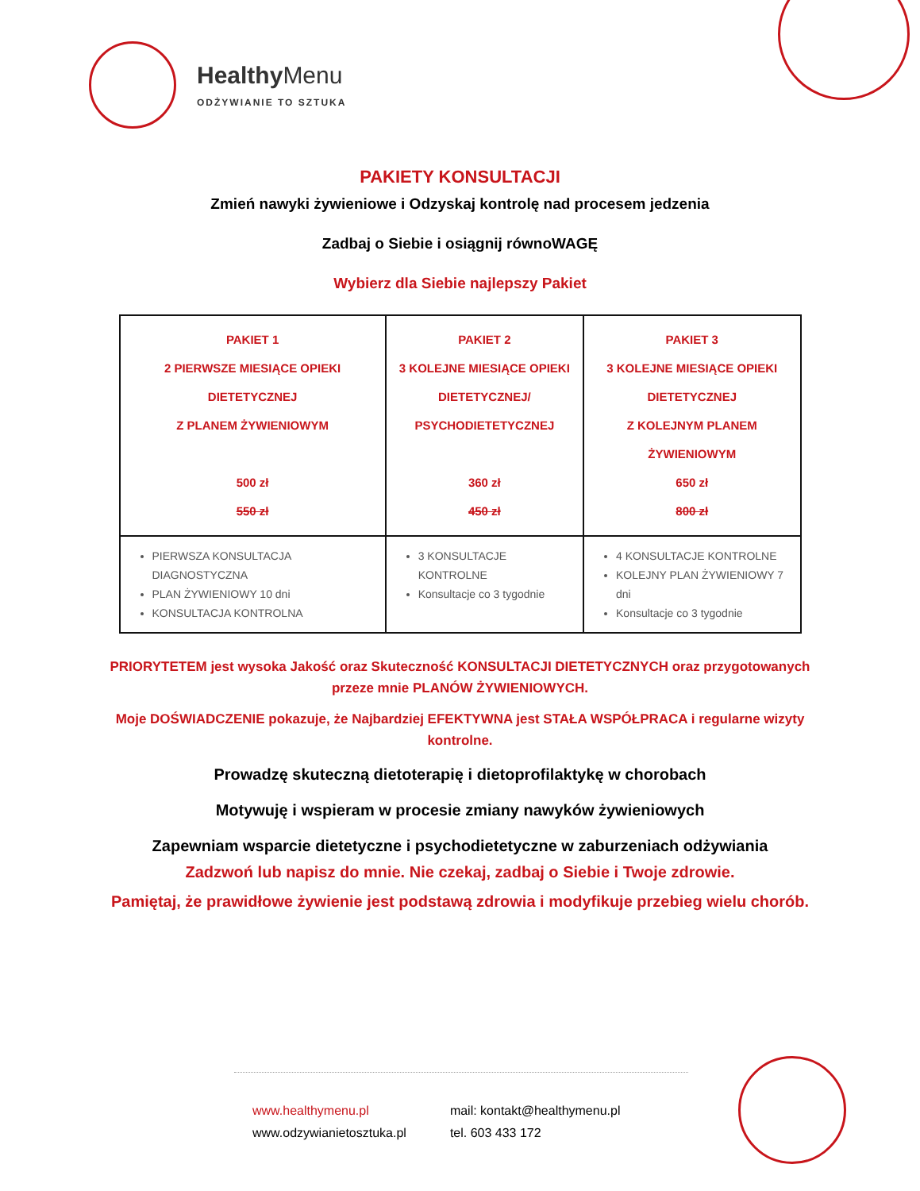HealthyMenu
ODŻYWIANIE TO SZTUKA
PAKIETY KONSULTACJI
Zmień nawyki żywieniowe i Odzyskaj kontrolę nad procesem jedzenia
Zadbaj o Siebie i osiągnij równoWAGĘ
Wybierz dla Siebie najlepszy Pakiet
| PAKIET 1 2 PIERWSZE MIESIĄCE OPIEKI DIETETYCZNEJ Z PLANEM ŻYWIENIOWYM 500 zł 550 zł | PAKIET 2 3 KOLEJNE MIESIĄCE OPIEKI DIETETYCZNEJ/ PSYCHODIETETYCZNEJ 360 zł 450 zł | PAKIET 3 3 KOLEJNE MIESIĄCE OPIEKI DIETETYCZNEJ Z KOLEJNYM PLANEM ŻYWIENIOWYM 650 zł 800 zł |
| PIERWSZA KONSULTACJA DIAGNOSTYCZNA PLAN ŻYWIENIOWY 10 dni KONSULTACJA KONTROLNA | 3 KONSULTACJE KONTROLNE Konsultacje co 3 tygodnie | 4 KONSULTACJE KONTROLNE KOLEJNY PLAN ŻYWIENIOWY 7 dni Konsultacje co 3 tygodnie |
PRIORYTETEM jest wysoka Jakość oraz Skuteczność KONSULTACJI DIETETYCZNYCH oraz przygotowanych przeze mnie PLANÓW ŻYWIENIOWYCH.
Moje DOŚWIADCZENIE pokazuje, że Najbardziej EFEKTYWNA jest STAŁA WSPÓŁPRACA i regularne wizyty kontrolne.
Prowadzę skuteczną dietoterapię i dietoprofilaktykę w chorobach
Motywuję i wspieram w procesie zmiany nawyków żywieniowych
Zapewniam wsparcie dietetyczne i psychodietetyczne w zaburzeniach odżywiania
Zadzwoń lub napisz do mnie. Nie czekaj, zadbaj o Siebie i Twoje zdrowie.
Pamiętaj, że prawidłowe żywienie jest podstawą zdrowia i modyfikuje przebieg wielu chorób.
www.healthymenu.pl
www.odzywianietosztuka.pl
mail: kontakt@healthymenu.pl
tel. 603 433 172